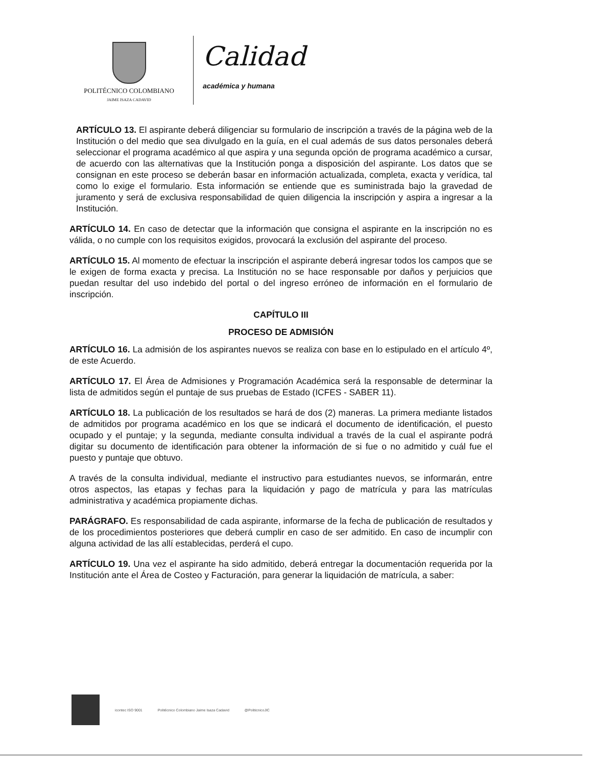POLITÉCNICO COLOMBIANO
JAIME ISAZA CADAVID
Calidad
académica y humana
ARTÍCULO 13. El aspirante deberá diligenciar su formulario de inscripción a través de la página web de la Institución o del medio que sea divulgado en la guía, en el cual además de sus datos personales deberá seleccionar el programa académico al que aspira y una segunda opción de programa académico a cursar, de acuerdo con las alternativas que la Institución ponga a disposición del aspirante. Los datos que se consignan en este proceso se deberán basar en información actualizada, completa, exacta y verídica, tal como lo exige el formulario. Esta información se entiende que es suministrada bajo la gravedad de juramento y será de exclusiva responsabilidad de quien diligencia la inscripción y aspira a ingresar a la Institución.
ARTÍCULO 14. En caso de detectar que la información que consigna el aspirante en la inscripción no es válida, o no cumple con los requisitos exigidos, provocará la exclusión del aspirante del proceso.
ARTÍCULO 15. Al momento de efectuar la inscripción el aspirante deberá ingresar todos los campos que se le exigen de forma exacta y precisa. La Institución no se hace responsable por daños y perjuicios que puedan resultar del uso indebido del portal o del ingreso erróneo de información en el formulario de inscripción.
CAPÍTULO III
PROCESO DE ADMISIÓN
ARTÍCULO 16. La admisión de los aspirantes nuevos se realiza con base en lo estipulado en el artículo 4º, de este Acuerdo.
ARTÍCULO 17. El Área de Admisiones y Programación Académica será la responsable de determinar la lista de admitidos según el puntaje de sus pruebas de Estado (ICFES - SABER 11).
ARTÍCULO 18. La publicación de los resultados se hará de dos (2) maneras. La primera mediante listados de admitidos por programa académico en los que se indicará el documento de identificación, el puesto ocupado y el puntaje; y la segunda, mediante consulta individual a través de la cual el aspirante podrá digitar su documento de identificación para obtener la información de si fue o no admitido y cuál fue el puesto y puntaje que obtuvo.
A través de la consulta individual, mediante el instructivo para estudiantes nuevos, se informarán, entre otros aspectos, las etapas y fechas para la liquidación y pago de matrícula y para las matrículas administrativa y académica propiamente dichas.
PARÁGRAFO. Es responsabilidad de cada aspirante, informarse de la fecha de publicación de resultados y de los procedimientos posteriores que deberá cumplir en caso de ser admitido. En caso de incumplir con alguna actividad de las allí establecidas, perderá el cupo.
ARTÍCULO 19. Una vez el aspirante ha sido admitido, deberá entregar la documentación requerida por la Institución ante el Área de Costeo y Facturación, para generar la liquidación de matrícula, a saber:
icontec ISO 9001
Politécnico Colombiano Jaime Isaza Cadavid
@PoliticnicoJIC